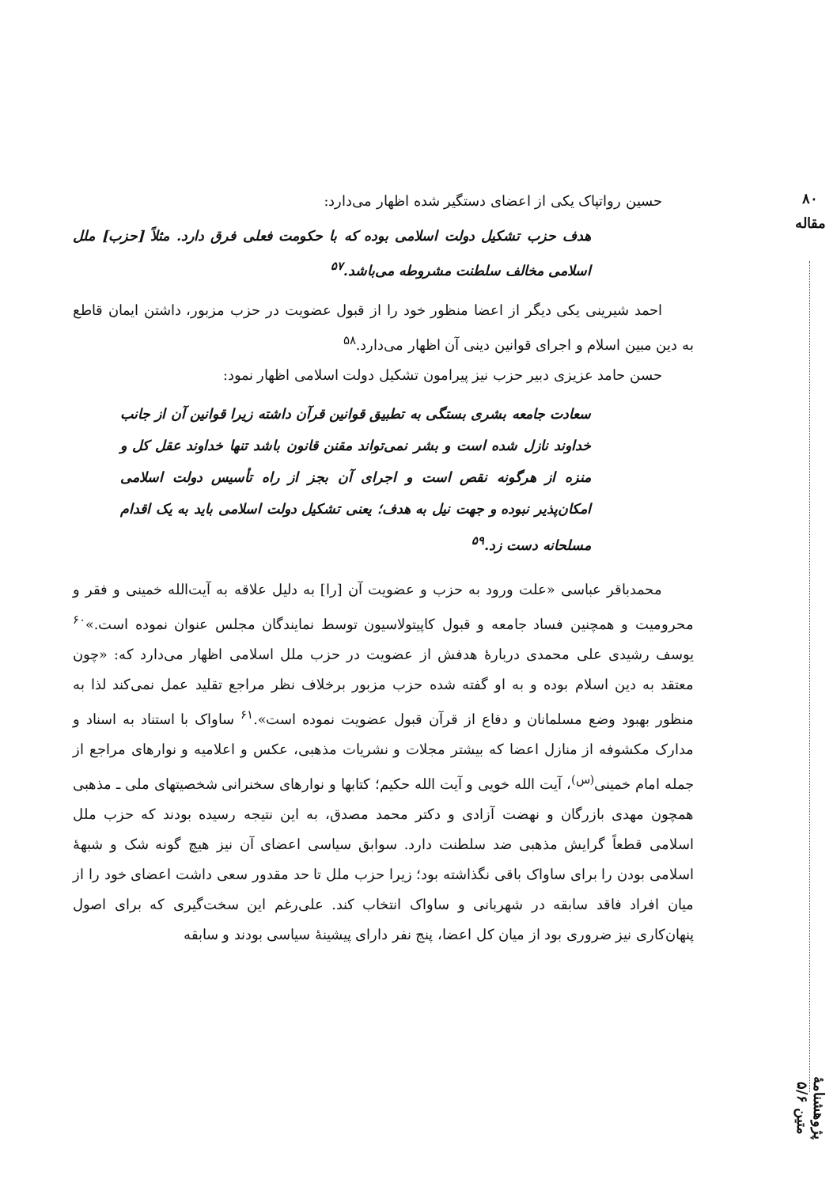۸۰
مقاله
پژوهشنامهٔ متین ۵/۶
حسین رواتپاک یکی از اعضای دستگیر شده اظهار می‌دارد:
هدف حزب تشکیل دولت اسلامی بوده که با حکومت فعلی فرق دارد. مثلاً [حزب] ملل اسلامی مخالف سلطنت مشروطه می‌باشد.<sup>۵۷</sup>
احمد شیرینی یکی دیگر از اعضا منظور خود را از قبول عضویت در حزب مزبور، داشتن ایمان قاطع به دین مبین اسلام و اجرای قوانین دینی آن اظهار می‌دارد.<sup>۵۸</sup>
حسن حامد عزیزی دبیر حزب نیز پیرامون تشکیل دولت اسلامی اظهار نمود:
سعادت جامعه بشری بستگی به تطبیق قوانین قرآن داشته زیرا قوانین آن از جانب خداوند نازل شده است و بشر نمی‌تواند مقنن قانون باشد تنها خداوند عقل کل و منزه از هرگونه نقص است و اجرای آن بجز از راه تأسیس دولت اسلامی امکان‌پذیر نبوده و جهت نیل به هدف؛ یعنی تشکیل دولت اسلامی باید به یک اقدام مسلحانه دست زد.<sup>۵۹</sup>
محمدباقر عباسی «علت ورود به حزب و عضویت آن [را] به دلیل علاقه به آیت‌الله خمینی و فقر و محرومیت و همچنین فساد جامعه و قبول کاپیتولاسیون توسط نمایندگان مجلس عنوان نموده است.»<sup>۶۰</sup> یوسف رشیدی علی محمدی دربارهٔ هدفش از عضویت در حزب ملل اسلامی اظهار می‌دارد که: «چون معتقد به دین اسلام بوده و به او گفته شده حزب مزبور برخلاف نظر مراجع تقلید عمل نمی‌کند لذا به منظور بهبود وضع مسلمانان و دفاع از قرآن قبول عضویت نموده است».<sup>۶۱</sup> ساواک با استناد به اسناد و مدارک مکشوفه از منازل اعضا که بیشتر مجلات و نشریات مذهبی، عکس و اعلامیه و نوارهای مراجع از جمله امام خمینی<sup>(س)</sup>، آیت الله خویی و آیت الله حکیم؛ کتابها و نوارهای سخنرانی شخصیتهای ملی ـ مذهبی همچون مهدی بازرگان و نهضت آزادی و دکتر محمد مصدق، به این نتیجه رسیده بودند که حزب ملل اسلامی قطعاً گرایش مذهبی ضد سلطنت دارد. سوابق سیاسی اعضای آن نیز هیچ گونه شک و شبههٔ اسلامی بودن را برای ساواک باقی نگذاشته بود؛ زیرا حزب ملل تا حد مقدور سعی داشت اعضای خود را از میان افراد فاقد سابقه در شهربانی و ساواک انتخاب کند. علی‌رغم این سخت‌گیری که برای اصول پنهان‌کاری نیز ضروری بود از میان کل اعضا، پنج نفر دارای پیشینهٔ سیاسی بودند و سابقه